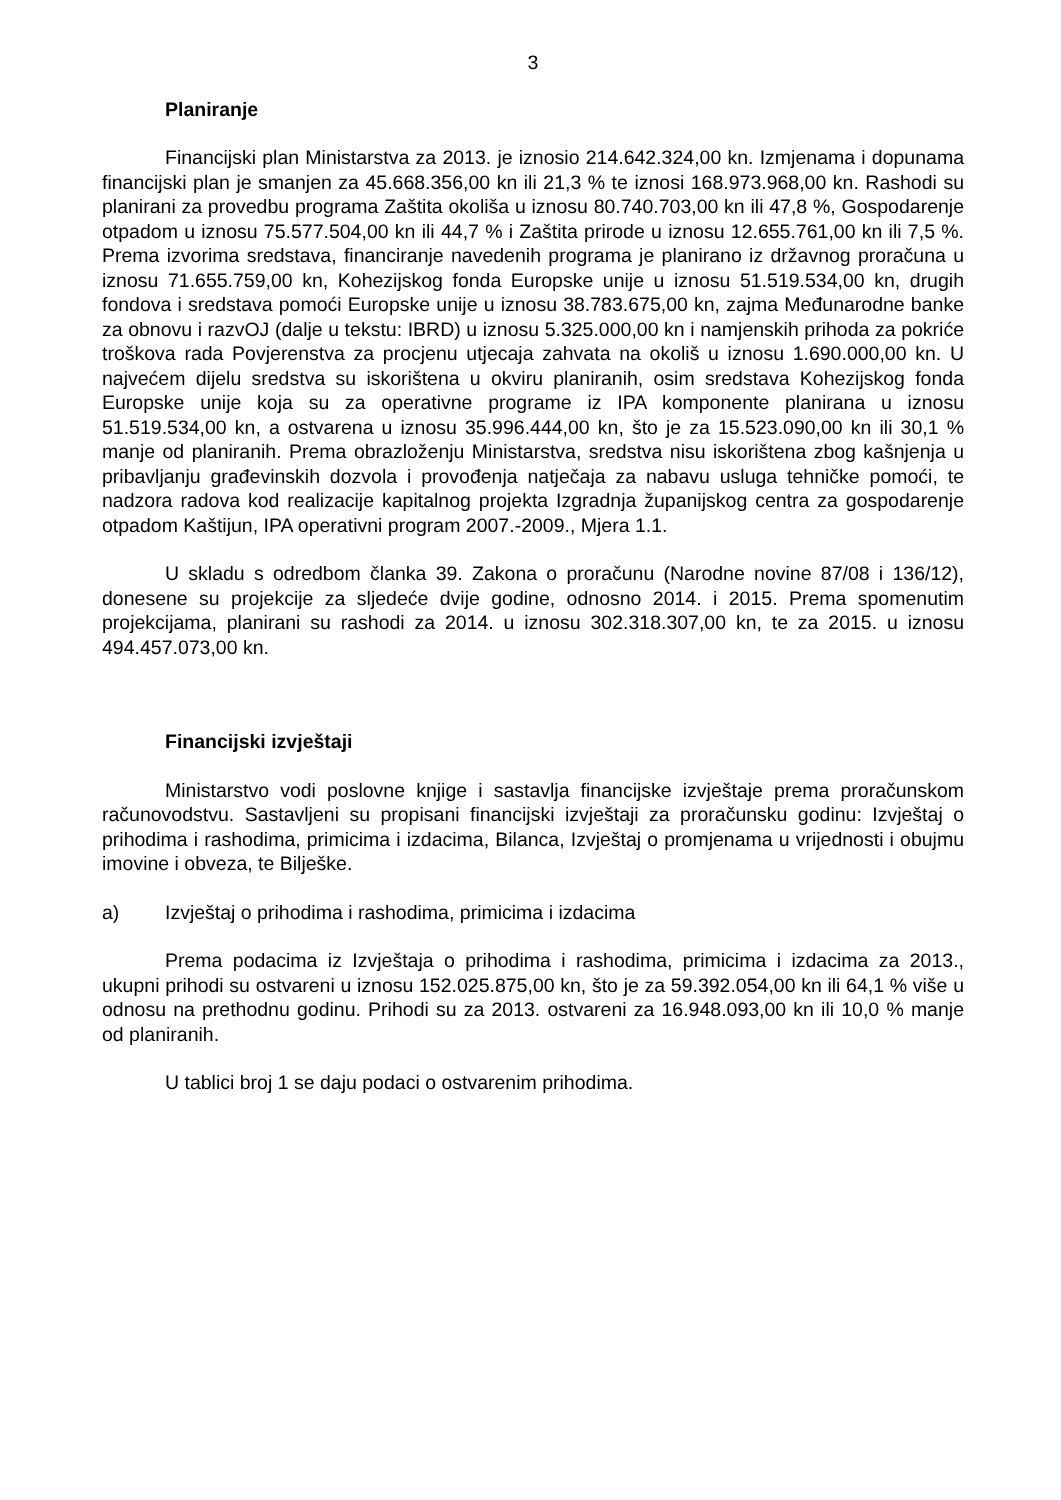3
Planiranje
Financijski plan Ministarstva za 2013. je iznosio 214.642.324,00 kn. Izmjenama i dopunama financijski plan je smanjen za 45.668.356,00 kn ili 21,3 % te iznosi 168.973.968,00 kn. Rashodi su planirani za provedbu programa Zaštita okoliša u iznosu 80.740.703,00 kn ili 47,8 %, Gospodarenje otpadom u iznosu 75.577.504,00 kn ili 44,7 % i Zaštita prirode u iznosu 12.655.761,00 kn ili 7,5 %. Prema izvorima sredstava, financiranje navedenih programa je planirano iz državnog proračuna u iznosu 71.655.759,00 kn, Kohezijskog fonda Europske unije u iznosu 51.519.534,00 kn, drugih fondova i sredstava pomoći Europske unije u iznosu 38.783.675,00 kn, zajma Međunarodne banke za obnovu i razvOJ (dalje u tekstu: IBRD) u iznosu 5.325.000,00 kn i namjenskih prihoda za pokriće troškova rada Povjerenstva za procjenu utjecaja zahvata na okoliš u iznosu 1.690.000,00 kn. U najvećem dijelu sredstva su iskorištena u okviru planiranih, osim sredstava Kohezijskog fonda Europske unije koja su za operativne programe iz IPA komponente planirana u iznosu 51.519.534,00 kn, a ostvarena u iznosu 35.996.444,00 kn, što je za 15.523.090,00 kn ili 30,1 % manje od planiranih. Prema obrazloženju Ministarstva, sredstva nisu iskorištena zbog kašnjenja u pribavljanju građevinskih dozvola i provođenja natječaja za nabavu usluga tehničke pomoći, te nadzora radova kod realizacije kapitalnog projekta Izgradnja županijskog centra za gospodarenje otpadom Kaštijun, IPA operativni program 2007.-2009., Mjera 1.1.
U skladu s odredbom članka 39. Zakona o proračunu (Narodne novine 87/08 i 136/12), donesene su projekcije za sljedeće dvije godine, odnosno 2014. i 2015. Prema spomenutim projekcijama, planirani su rashodi za 2014. u iznosu 302.318.307,00 kn, te za 2015. u iznosu 494.457.073,00 kn.
Financijski izvještaji
Ministarstvo vodi poslovne knjige i sastavlja financijske izvještaje prema proračunskom računovodstvu. Sastavljeni su propisani financijski izvještaji za proračunsku godinu: Izvještaj o prihodima i rashodima, primicima i izdacima, Bilanca, Izvještaj o promjenama u vrijednosti i obujmu imovine i obveza, te Bilješke.
a) Izvještaj o prihodima i rashodima, primicima i izdacima
Prema podacima iz Izvještaja o prihodima i rashodima, primicima i izdacima za 2013., ukupni prihodi su ostvareni u iznosu 152.025.875,00 kn, što je za 59.392.054,00 kn ili 64,1 % više u odnosu na prethodnu godinu. Prihodi su za 2013. ostvareni za 16.948.093,00 kn ili 10,0 % manje od planiranih.
U tablici broj 1 se daju podaci o ostvarenim prihodima.